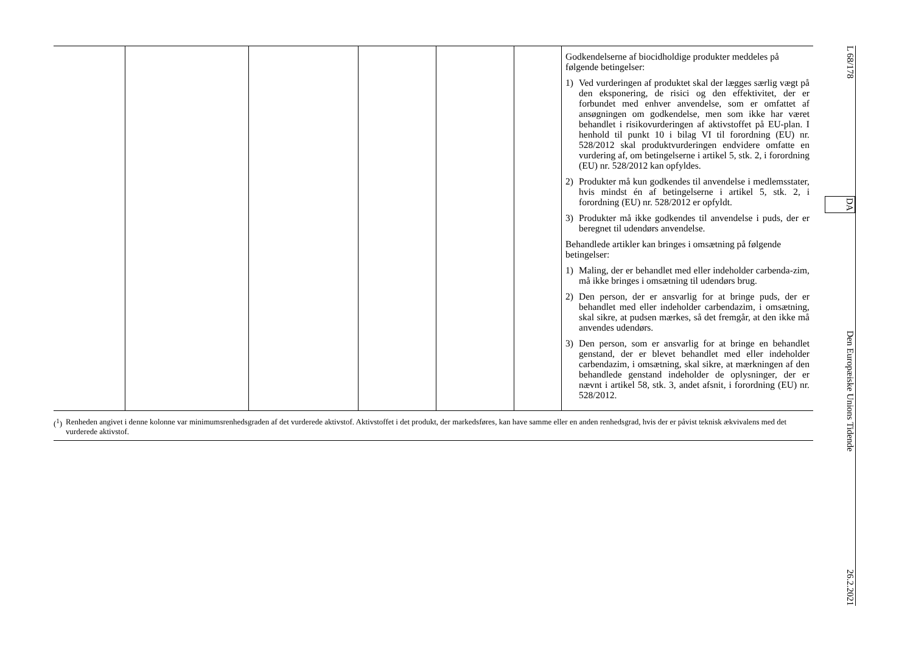| | | | | | | Godkendelserne af biocidholdige produkter meddeles på følgende betingelser: 1) Ved vurderingen af produktet skal der lægges særlig vægt på den eksponering, de risici og den effektivitet, der er forbundet med enhver anvendelse, som er omfattet af ansøgningen om godkendelse, men som ikke har været behandlet i risikovurderingen af aktivstoffet på EU-plan. I henhold til punkt 10 i bilag VI til forordning (EU) nr. 528/2012 skal produktvurderingen endvidere omfatte en vurdering af, om betingelserne i artikel 5, stk. 2, i forordning (EU) nr. 528/2012 kan opfyldes. 2) Produkter må kun godkendes til anvendelse i medlemsstater, hvis mindst én af betingelserne i artikel 5, stk. 2, i forordning (EU) nr. 528/2012 er opfyldt. 3) Produkter må ikke godkendes til anvendelse i puds, der er beregnet til udendørs anvendelse. Behandlede artikler kan bringes i omsætning på følgende betingelser: 1) Maling, der er behandlet med eller indeholder carbenda-zim, må ikke bringes i omsætning til udendørs brug. 2) Den person, der er ansvarlig for at bringe puds, der er behandlet med eller indeholder carbendazim, i omsætning, skal sikre, at pudsen mærkes, så det fremgår, at den ikke må anvendes udendørs. 3) Den person, som er ansvarlig for at bringe en behandlet genstand, der er blevet behandlet med eller indeholder carbendazim, i omsætning, skal sikre, at mærkningen af den behandlede genstand indeholder de oplysninger, der er nævnt i artikel 58, stk. 3, andet afsnit, i forordning (EU) nr. 528/2012. |
(<sup>1</sup>) Renheden angivet i denne kolonne var minimumsrenhedsgraden af det vurderede aktivstof. Aktivstoffet i det produkt, der markedsføres, kan have samme eller en anden renhedsgrad, hvis der er påvist teknisk ækvivalens med det vurderede aktivstof.
L 68/178 DA Den Europæiske Unions Tidende 26.2.2021